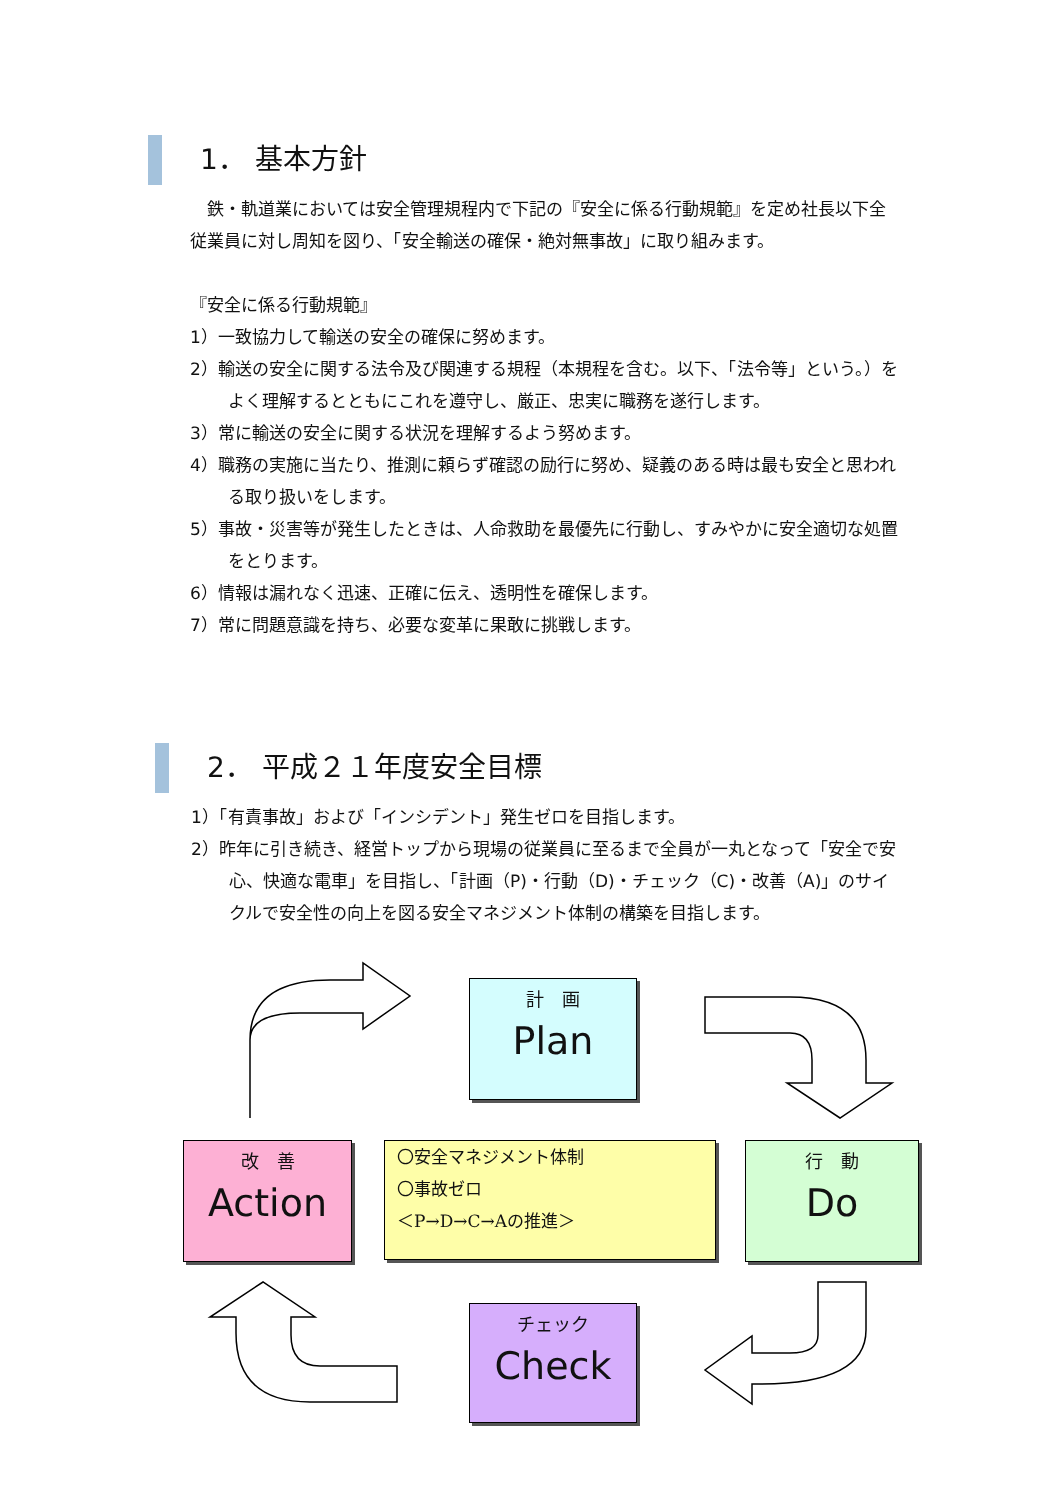1． 基本方針
　鉄・軌道業においては安全管理規程内で下記の『安全に係る行動規範』を定め社長以下全従業員に対し周知を図り、「安全輸送の確保・絶対無事故」に取り組みます。
『安全に係る行動規範』
1）一致協力して輸送の安全の確保に努めます。
2）輸送の安全に関する法令及び関連する規程（本規程を含む。以下、「法令等」という。）をよく理解するとともにこれを遵守し、厳正、忠実に職務を遂行します。
3）常に輸送の安全に関する状況を理解するよう努めます。
4）職務の実施に当たり、推測に頼らず確認の励行に努め、疑義のある時は最も安全と思われる取り扱いをします。
5）事故・災害等が発生したときは、人命救助を最優先に行動し、すみやかに安全適切な処置をとります。
6）情報は漏れなく迅速、正確に伝え、透明性を確保します。
7）常に問題意識を持ち、必要な変革に果敢に挑戦します。
2． 平成２１年度安全目標
1）「有責事故」および「インシデント」発生ゼロを目指します。
2）昨年に引き続き、経営トップから現場の従業員に至るまで全員が一丸となって「安全で安心、快適な電車」を目指し、「計画（P)・行動（D)・チェック（C)・改善（A)」のサイクルで安全性の向上を図る安全マネジメント体制の構築を目指します。
計　画
Plan
改　善
Action
〇安全マネジメント体制
〇事故ゼロ
＜P→D→C→Aの推進＞
行　動
Do
チェック
Check